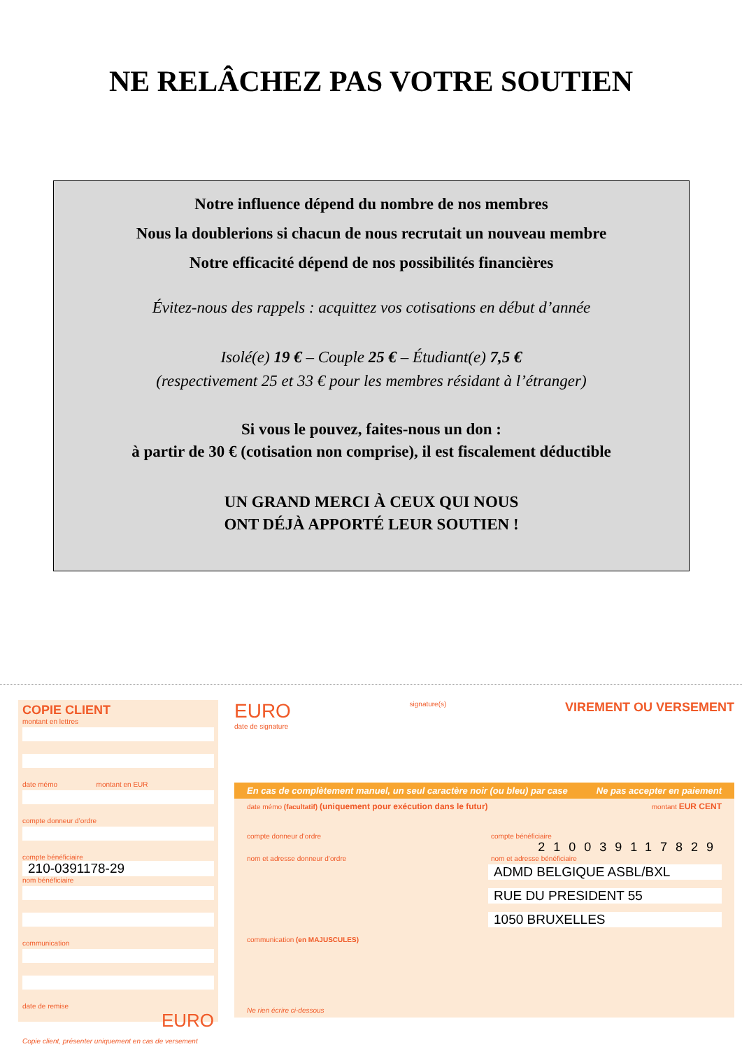NE RELÂCHEZ PAS VOTRE SOUTIEN
Notre influence dépend du nombre de nos membres
Nous la doublerions si chacun de nous recrutait un nouveau membre
Notre efficacité dépend de nos possibilités financières
Évitez-nous des rappels : acquittez vos cotisations en début d’année
Isolé(e) 19 € – Couple 25 € – Étudiant(e) 7,5 €
(respectivement 25 et 33 € pour les membres résidant à l’étranger)
Si vous le pouvez, faites-nous un don :
à partir de 30 € (cotisation non comprise), il est fiscalement déductible
UN GRAND MERCI À CEUX QUI NOUS
ONT DÉJÀ APPORTÉ LEUR SOUTIEN !
COPIE CLIENT
montant en lettres
date mémo montant en EUR
compte donneur d’ordre
compte bénéficiaire
210-0391178-29
nom bénéficiaire
communication
date de remise
EURO
Copie client, présenter uniquement en cas de versement
EURO signature(s) VIREMENT OU VERSEMENT
date de signature
En cas de complètement manuel, un seul caractère noir (ou bleu) par case Ne pas accepter en paiement
date mémo (facultatif) (uniquement pour exécution dans le futur) montant EUR CENT
compte donneur d’ordre compte bénéficiaire
210039117829
nom et adresse donneur d’ordre nom et adresse bénéficiaire
ADMD BELGIQUE ASBL/BXL
RUE DU PRESIDENT 55
1050 BRUXELLES
communication (en MAJUSCULES)
Ne rien écrire ci-dessous